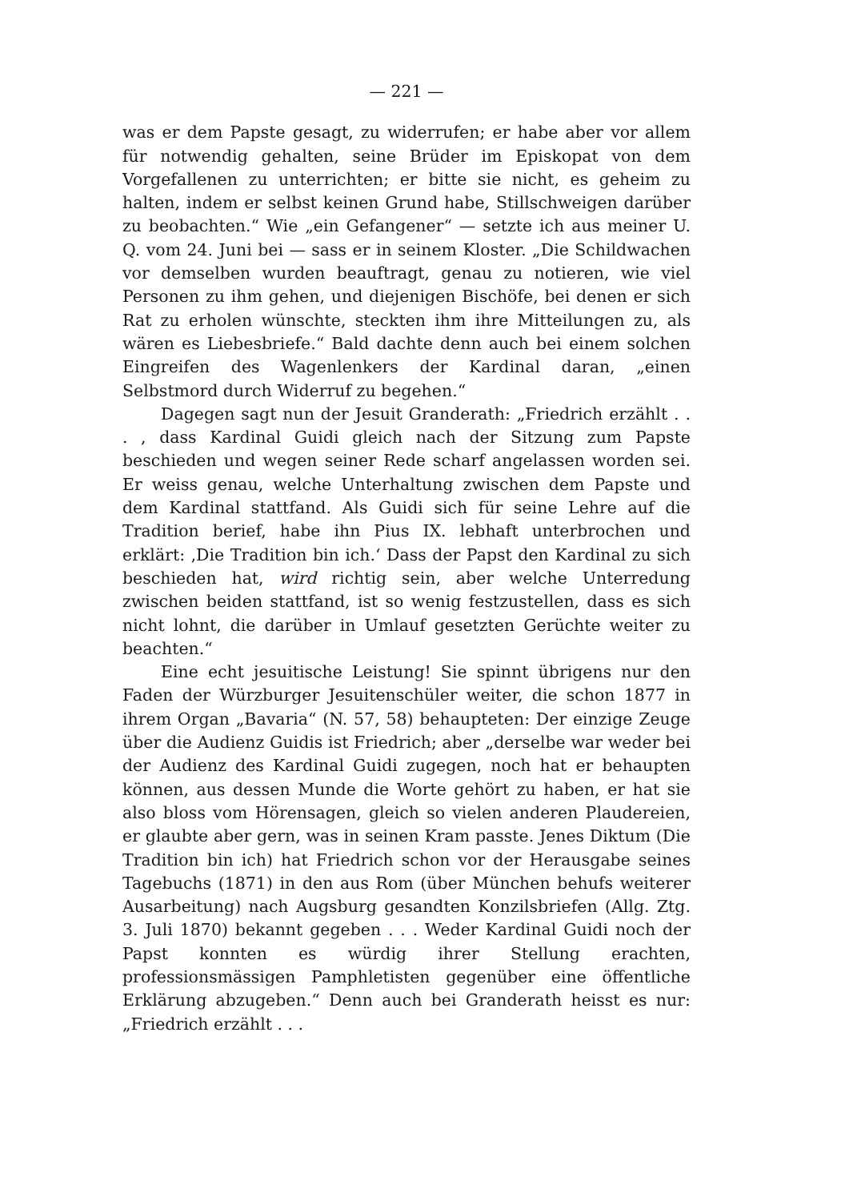— 221 —
was er dem Papste gesagt, zu widerrufen; er habe aber vor allem für notwendig gehalten, seine Brüder im Episkopat von dem Vorgefallenen zu unterrichten; er bitte sie nicht, es geheim zu halten, indem er selbst keinen Grund habe, Stillschweigen darüber zu beobachten.“ Wie „ein Gefangener“ — setzte ich aus meiner U. Q. vom 24. Juni bei — sass er in seinem Kloster. „Die Schildwachen vor demselben wurden beauftragt, genau zu notieren, wie viel Personen zu ihm gehen, und diejenigen Bischöfe, bei denen er sich Rat zu erholen wünschte, steckten ihm ihre Mitteilungen zu, als wären es Liebesbriefe.“ Bald dachte denn auch bei einem solchen Eingreifen des Wagenlenkers der Kardinal daran, „einen Selbstmord durch Widerruf zu begehen.“
Dagegen sagt nun der Jesuit Granderath: „Friedrich erzählt . . . , dass Kardinal Guidi gleich nach der Sitzung zum Papste beschieden und wegen seiner Rede scharf angelassen worden sei. Er weiss genau, welche Unterhaltung zwischen dem Papste und dem Kardinal stattfand. Als Guidi sich für seine Lehre auf die Tradition berief, habe ihn Pius IX. lebhaft unterbrochen und erklärt: ‚Die Tradition bin ich.‘ Dass der Papst den Kardinal zu sich beschieden hat, wird richtig sein, aber welche Unterredung zwischen beiden stattfand, ist so wenig festzustellen, dass es sich nicht lohnt, die darüber in Umlauf gesetzten Gerüchte weiter zu beachten.“
Eine echt jesuitische Leistung! Sie spinnt übrigens nur den Faden der Würzburger Jesuitenschüler weiter, die schon 1877 in ihrem Organ „Bavaria“ (N. 57, 58) behaupteten: Der einzige Zeuge über die Audienz Guidis ist Friedrich; aber „derselbe war weder bei der Audienz des Kardinal Guidi zugegen, noch hat er behaupten können, aus dessen Munde die Worte gehört zu haben, er hat sie also bloss vom Hörensagen, gleich so vielen anderen Plaudereien, er glaubte aber gern, was in seinen Kram passte. Jenes Diktum (Die Tradition bin ich) hat Friedrich schon vor der Herausgabe seines Tagebuchs (1871) in den aus Rom (über München behufs weiterer Ausarbeitung) nach Augsburg gesandten Konzilsbriefen (Allg. Ztg. 3. Juli 1870) bekannt gegeben . . . Weder Kardinal Guidi noch der Papst konnten es würdig ihrer Stellung erachten, professionsmässigen Pamphletisten gegenüber eine öffentliche Erklärung abzugeben.“ Denn auch bei Granderath heisst es nur: „Friedrich erzählt . . .